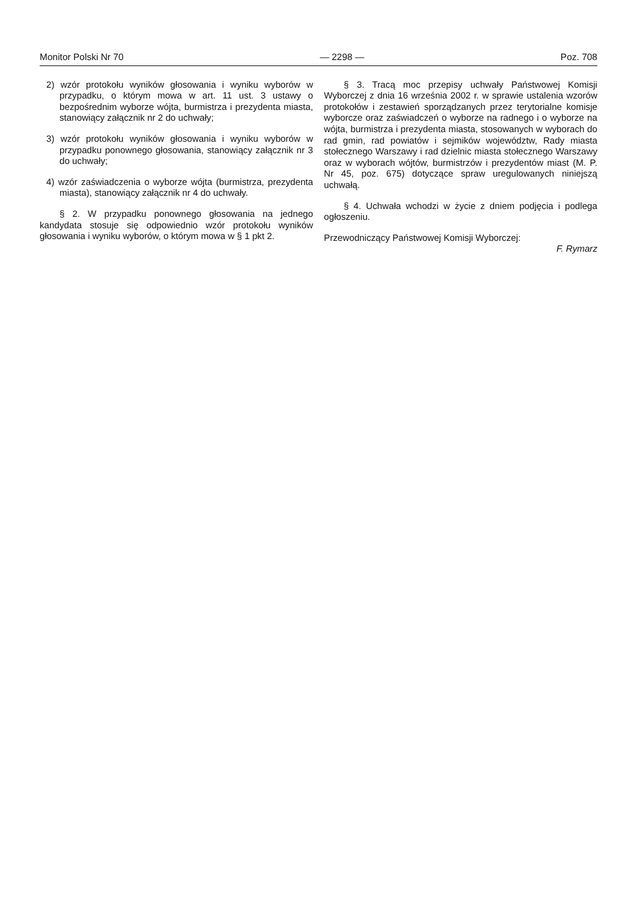Monitor Polski Nr 70 — 2298 — Poz. 708
2) wzór protokołu wyników głosowania i wyniku wyborów w przypadku, o którym mowa w art. 11 ust. 3 ustawy o bezpośrednim wyborze wójta, burmistrza i prezydenta miasta, stanowiący załącznik nr 2 do uchwały;
3) wzór protokołu wyników głosowania i wyniku wyborów w przypadku ponownego głosowania, stanowiący załącznik nr 3 do uchwały;
4) wzór zaświadczenia o wyborze wójta (burmistrza, prezydenta miasta), stanowiący załącznik nr 4 do uchwały.
§ 2. W przypadku ponownego głosowania na jednego kandydata stosuje się odpowiednio wzór protokołu wyników głosowania i wyniku wyborów, o którym mowa w § 1 pkt 2.
§ 3. Tracą moc przepisy uchwały Państwowej Komisji Wyborczej z dnia 16 września 2002 r. w sprawie ustalenia wzorów protokołów i zestawień sporządzanych przez terytorialne komisje wyborcze oraz zaświadczeń o wyborze na radnego i o wyborze na wójta, burmistrza i prezydenta miasta, stosowanych w wyborach do rad gmin, rad powiatów i sejmików województw, Rady miasta stołecznego Warszawy i rad dzielnic miasta stołecznego Warszawy oraz w wyborach wójtów, burmistrzów i prezydentów miast (M. P. Nr 45, poz. 675) dotyczące spraw uregulowanych niniejszą uchwałą.
§ 4. Uchwała wchodzi w życie z dniem podjęcia i podlega ogłoszeniu.
Przewodniczący Państwowej Komisji Wyborczej:
F. Rymarz